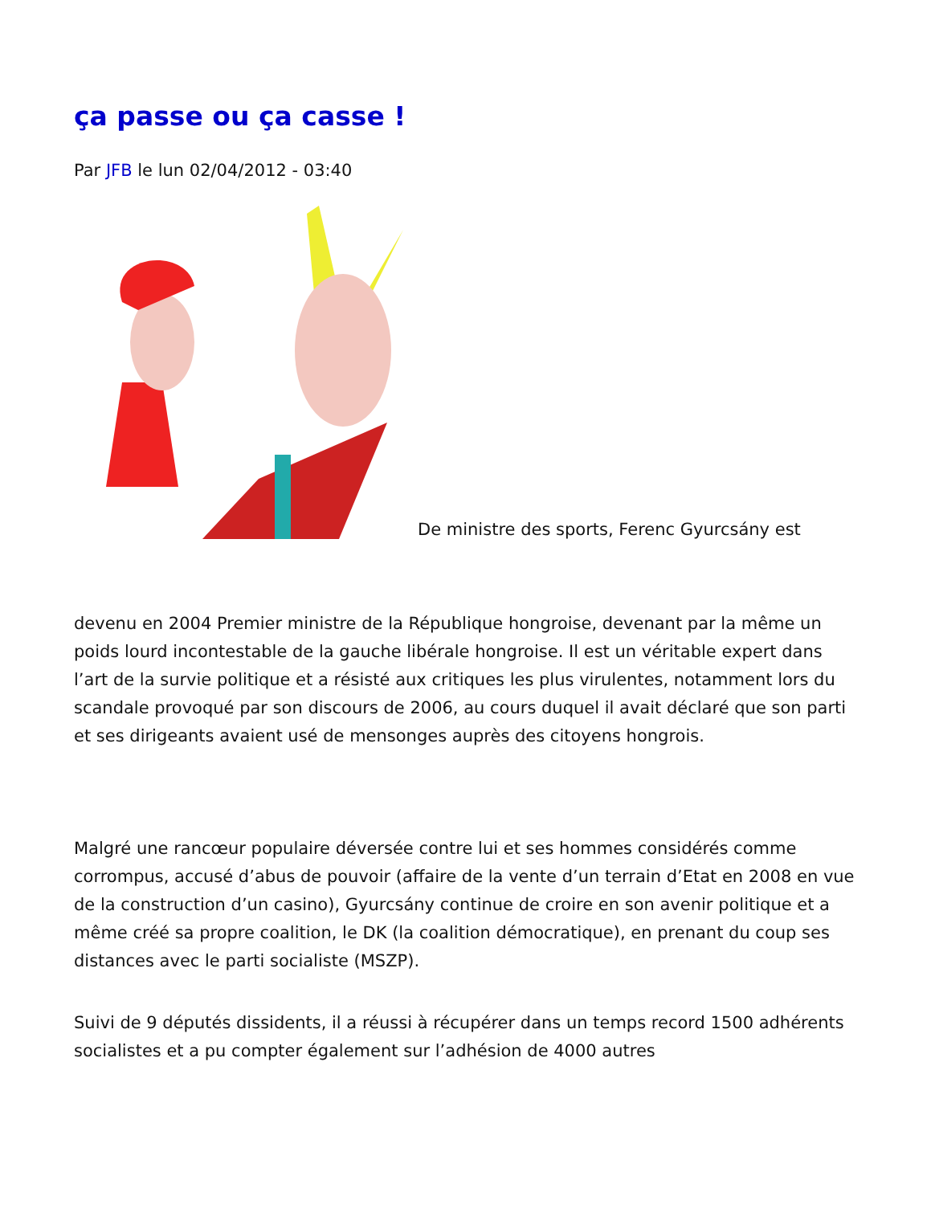ça passe ou ça casse !
Par JFB le lun 02/04/2012 - 03:40
De ministre des sports, Ferenc Gyurcsány est
devenu en 2004 Premier ministre de la République hongroise, devenant par la même un poids lourd incontestable de la gauche libérale hongroise. Il est un véritable expert dans l’art de la survie politique et a résisté aux critiques les plus virulentes, notamment lors du scandale provoqué par son discours de 2006, au cours duquel il avait déclaré que son parti et ses dirigeants avaient usé de mensonges auprès des citoyens hongrois.
Malgré une rancœur populaire déversée contre lui et ses hommes considérés comme corrompus, accusé d’abus de pouvoir (affaire de la vente d’un terrain d’Etat en 2008 en vue de la construction d’un casino), Gyurcsány continue de croire en son avenir politique et a même créé sa propre coalition, le DK (la coalition démocratique), en prenant du coup ses distances avec le parti socialiste (MSZP).
Suivi de 9 députés dissidents, il a réussi à récupérer dans un temps record 1500 adhérents socialistes et a pu compter également sur l’adhésion de 4000 autres